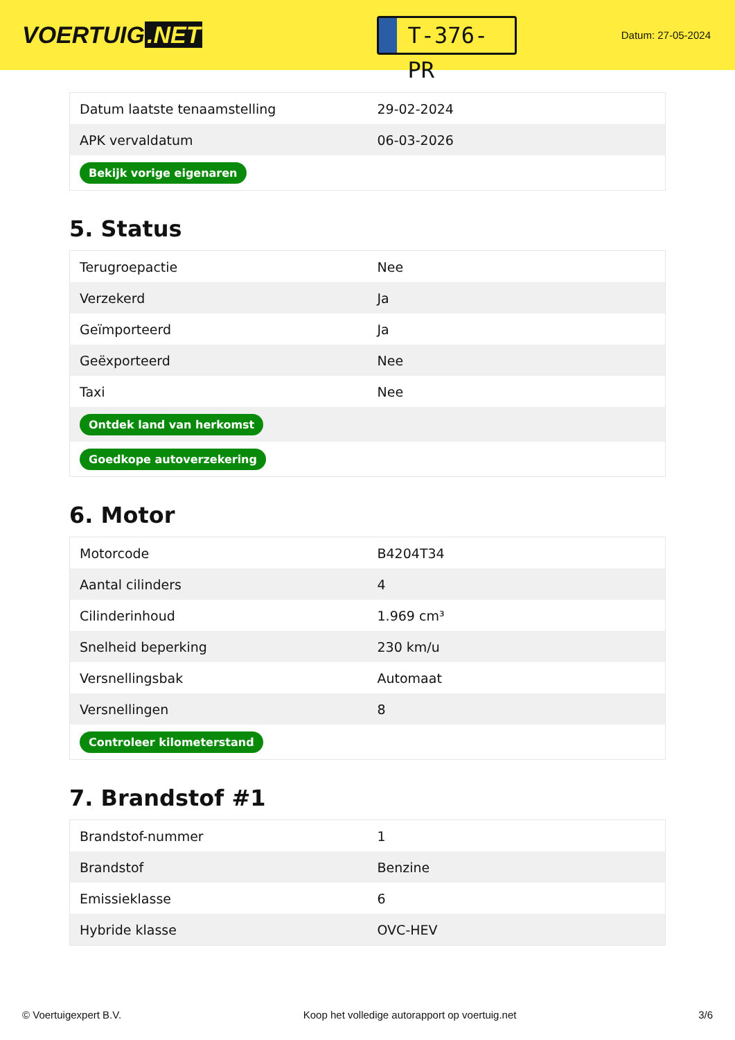VOERTUIG.NET
T-376-PR
Datum: 27-05-2024
| Datum laatste tenaamstelling | 29-02-2024 |
| APK vervaldatum | 06-03-2026 |
| Bekijk vorige eigenaren | |
5. Status
| Terugroepactie | Nee |
| Verzekerd | Ja |
| Geïmporteerd | Ja |
| Geëxporteerd | Nee |
| Taxi | Nee |
| Ontdek land van herkomst | |
| Goedkope autoverzekering | |
6. Motor
| Motorcode | B4204T34 |
| Aantal cilinders | 4 |
| Cilinderinhoud | 1.969 cm³ |
| Snelheid beperking | 230 km/u |
| Versnellingsbak | Automaat |
| Versnellingen | 8 |
| Controleer kilometerstand | |
7. Brandstof #1
| Brandstof-nummer | 1 |
| Brandstof | Benzine |
| Emissieklasse | 6 |
| Hybride klasse | OVC-HEV |
© Voertuigexpert B.V. Koop het volledige autorapport op voertuig.net 3/6